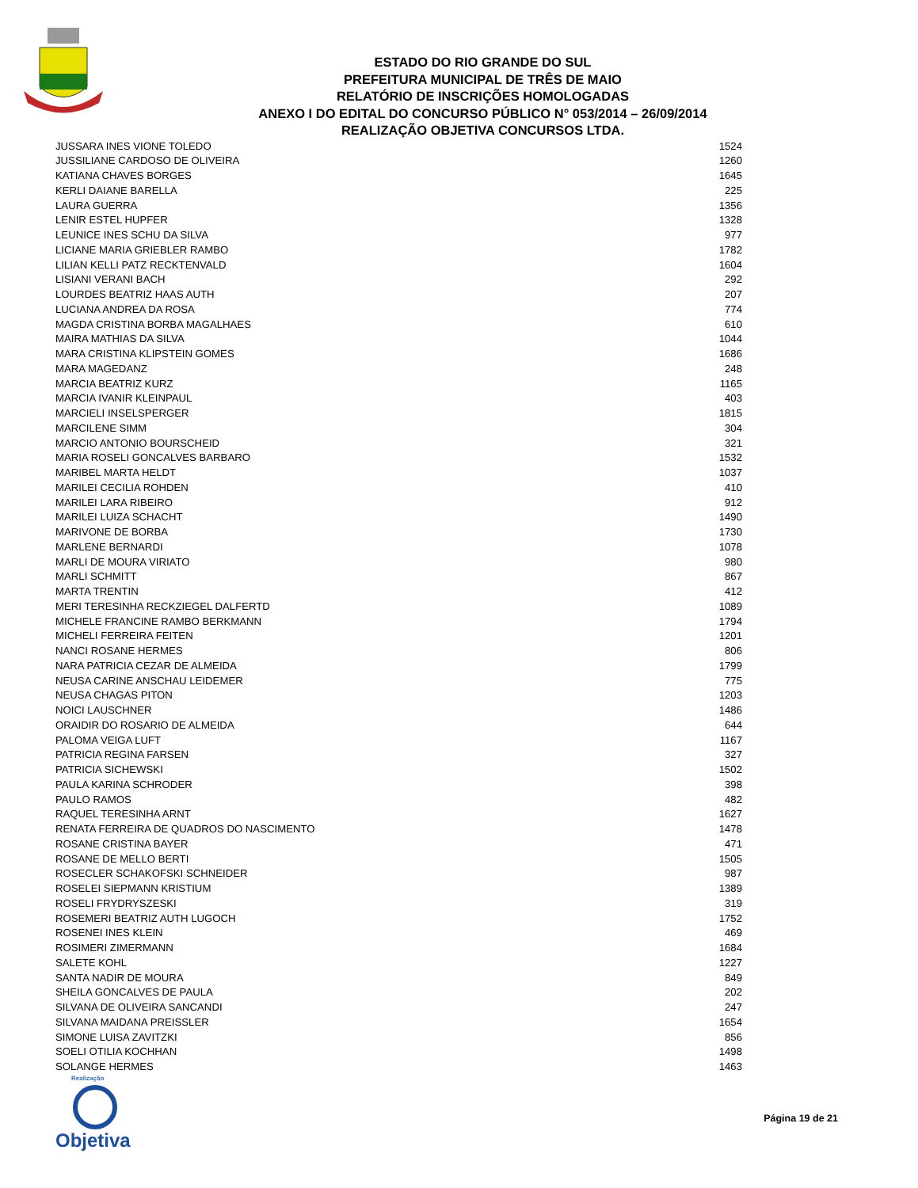ESTADO DO RIO GRANDE DO SUL
PREFEITURA MUNICIPAL DE TRÊS DE MAIO
RELATÓRIO DE INSCRIÇÕES HOMOLOGADAS
ANEXO I DO EDITAL DO CONCURSO PÚBLICO N° 053/2014 – 26/09/2014
REALIZAÇÃO OBJETIVA CONCURSOS LTDA.
| JUSSARA INES VIONE TOLEDO | 1524 |
| JUSSILIANE CARDOSO DE OLIVEIRA | 1260 |
| KATIANA CHAVES BORGES | 1645 |
| KERLI DAIANE BARELLA | 225 |
| LAURA GUERRA | 1356 |
| LENIR ESTEL HUPFER | 1328 |
| LEUNICE INES SCHU DA SILVA | 977 |
| LICIANE MARIA GRIEBLER RAMBO | 1782 |
| LILIAN KELLI PATZ RECKTENVALD | 1604 |
| LISIANI VERANI BACH | 292 |
| LOURDES BEATRIZ HAAS AUTH | 207 |
| LUCIANA ANDREA DA ROSA | 774 |
| MAGDA CRISTINA BORBA MAGALHAES | 610 |
| MAIRA MATHIAS DA SILVA | 1044 |
| MARA CRISTINA KLIPSTEIN GOMES | 1686 |
| MARA MAGEDANZ | 248 |
| MARCIA BEATRIZ KURZ | 1165 |
| MARCIA IVANIR KLEINPAUL | 403 |
| MARCIELI INSELSPERGER | 1815 |
| MARCILENE SIMM | 304 |
| MARCIO ANTONIO BOURSCHEID | 321 |
| MARIA ROSELI GONCALVES BARBARO | 1532 |
| MARIBEL MARTA HELDT | 1037 |
| MARILEI CECILIA ROHDEN | 410 |
| MARILEI LARA RIBEIRO | 912 |
| MARILEI LUIZA SCHACHT | 1490 |
| MARIVONE DE BORBA | 1730 |
| MARLENE BERNARDI | 1078 |
| MARLI DE MOURA VIRIATO | 980 |
| MARLI SCHMITT | 867 |
| MARTA TRENTIN | 412 |
| MERI TERESINHA RECKZIEGEL DALFERTD | 1089 |
| MICHELE FRANCINE RAMBO BERKMANN | 1794 |
| MICHELI FERREIRA FEITEN | 1201 |
| NANCI ROSANE HERMES | 806 |
| NARA PATRICIA CEZAR DE ALMEIDA | 1799 |
| NEUSA CARINE ANSCHAU LEIDEMER | 775 |
| NEUSA CHAGAS PITON | 1203 |
| NOICI LAUSCHNER | 1486 |
| ORAIDIR DO ROSARIO DE ALMEIDA | 644 |
| PALOMA VEIGA LUFT | 1167 |
| PATRICIA REGINA FARSEN | 327 |
| PATRICIA SICHEWSKI | 1502 |
| PAULA KARINA SCHRODER | 398 |
| PAULO RAMOS | 482 |
| RAQUEL TERESINHA ARNT | 1627 |
| RENATA FERREIRA DE QUADROS DO NASCIMENTO | 1478 |
| ROSANE CRISTINA BAYER | 471 |
| ROSANE DE MELLO BERTI | 1505 |
| ROSECLER SCHAKOFSKI SCHNEIDER | 987 |
| ROSELEI SIEPMANN KRISTIUM | 1389 |
| ROSELI FRYDRYSZESKI | 319 |
| ROSEMERI BEATRIZ AUTH LUGOCH | 1752 |
| ROSENEI INES KLEIN | 469 |
| ROSIMERI ZIMERMANN | 1684 |
| SALETE KOHL | 1227 |
| SANTA NADIR DE MOURA | 849 |
| SHEILA GONCALVES DE PAULA | 202 |
| SILVANA DE OLIVEIRA SANCANDI | 247 |
| SILVANA MAIDANA PREISSLER | 1654 |
| SIMONE LUISA ZAVITZKI | 856 |
| SOELI OTILIA KOCHHAN | 1498 |
| SOLANGE HERMES | 1463 |
Realização
Objetiva
Página 19 de 21